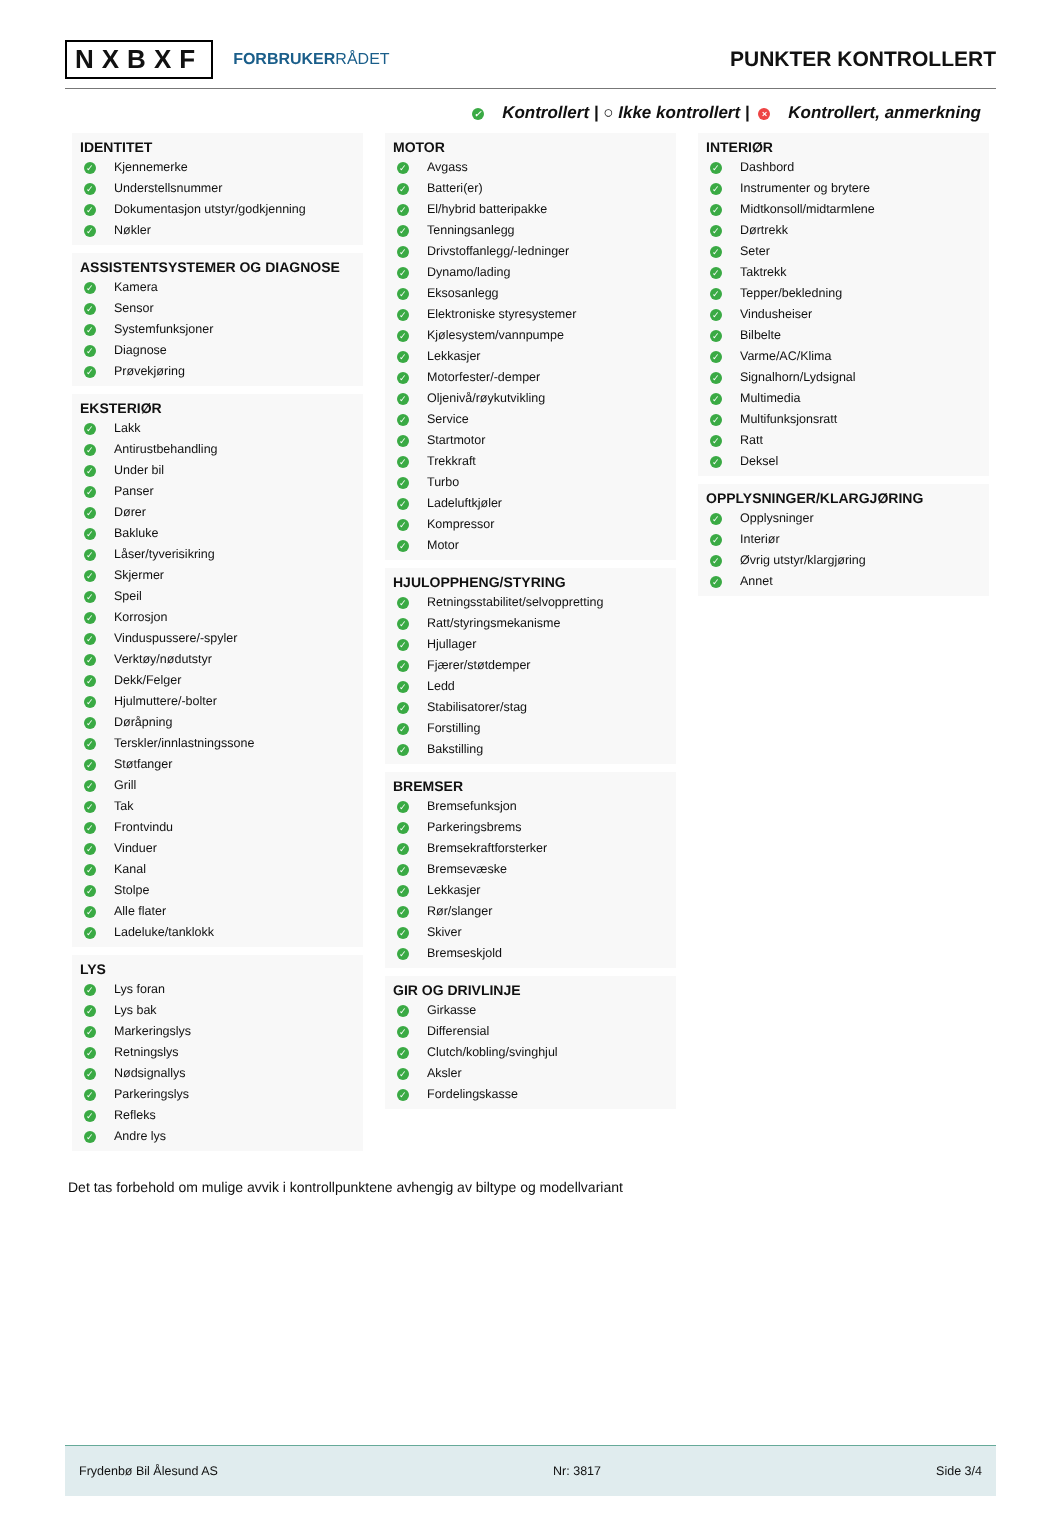NXBXF
FORBRUKERRÅDET
PUNKTER KONTROLLERT
✓ Kontrollert | ○ Ikke kontrollert | × Kontrollert, anmerkning
IDENTITET
✓ Kjennemerke
✓ Understellsnummer
✓ Dokumentasjon utstyr/godkjenning
✓ Nøkler
ASSISTENTSYSTEMER OG DIAGNOSE
✓ Kamera
✓ Sensor
✓ Systemfunksjoner
✓ Diagnose
✓ Prøvekjøring
EKSTERIØR
✓ Lakk
✓ Antirustbehandling
✓ Under bil
✓ Panser
✓ Dører
✓ Bakluke
✓ Låser/tyverisikring
✓ Skjermer
✓ Speil
✓ Korrosjon
✓ Vinduspussere/-spyler
✓ Verktøy/nødutstyr
✓ Dekk/Felger
✓ Hjulmuttere/-bolter
✓ Døråpning
✓ Terskler/innlastningssone
✓ Støtfanger
✓ Grill
✓ Tak
✓ Frontvindu
✓ Vinduer
✓ Kanal
✓ Stolpe
✓ Alle flater
✓ Ladeluke/tanklokk
LYS
✓ Lys foran
✓ Lys bak
✓ Markeringslys
✓ Retningslys
✓ Nødsignallys
✓ Parkeringslys
✓ Refleks
✓ Andre lys
MOTOR
✓ Avgass
✓ Batteri(er)
✓ El/hybrid batteripakke
✓ Tenningsanlegg
✓ Drivstoffanlegg/-ledninger
✓ Dynamo/lading
✓ Eksosanlegg
✓ Elektroniske styresystemer
✓ Kjølesystem/vannpumpe
✓ Lekkasjer
✓ Motorfester/-demper
✓ Oljenivå/røykutvikling
✓ Service
✓ Startmotor
✓ Trekkraft
✓ Turbo
✓ Ladeluftkjøler
✓ Kompressor
✓ Motor
HJULOPPHENG/STYRING
✓ Retningsstabilitet/selvoppretting
✓ Ratt/styringsmekanisme
✓ Hjullager
✓ Fjærer/støtdemper
✓ Ledd
✓ Stabilisatorer/stag
✓ Forstilling
✓ Bakstilling
BREMSER
✓ Bremsefunksjon
✓ Parkeringsbrems
✓ Bremsekraftforsterker
✓ Bremsevæske
✓ Lekkasjer
✓ Rør/slanger
✓ Skiver
✓ Bremseskjold
GIR OG DRIVLINJE
✓ Girkasse
✓ Differensial
✓ Clutch/kobling/svinghjul
✓ Aksler
✓ Fordelingskasse
INTERIØR
✓ Dashbord
✓ Instrumenter og brytere
✓ Midtkonsoll/midtarmlene
✓ Dørtrekk
✓ Seter
✓ Taktrekk
✓ Tepper/bekledning
✓ Vindusheiser
✓ Bilbelte
✓ Varme/AC/Klima
✓ Signalhorn/Lydsignal
✓ Multimedia
✓ Multifunksjonsratt
✓ Ratt
✓ Deksel
OPPLYSNINGER/KLARGJØRING
✓ Opplysninger
✓ Interiør
✓ Øvrig utstyr/klargjøring
✓ Annet
Det tas forbehold om mulige avvik i kontrollpunktene avhengig av biltype og modellvariant
Frydenbø Bil Ålesund AS Nr: 3817 Side 3/4